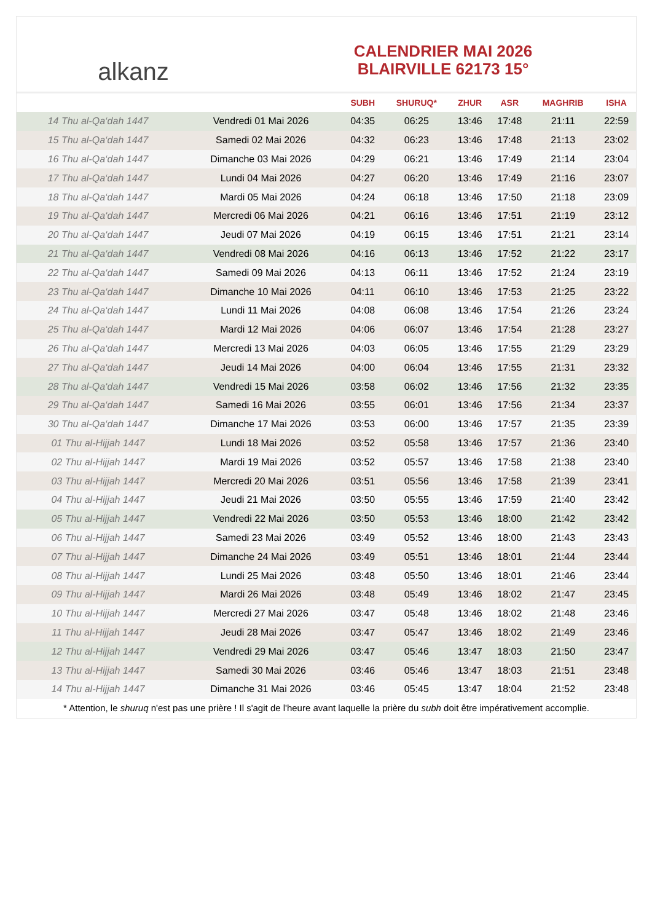alkanz
CALENDRIER MAI 2026
BLAIRVILLE 62173 15°
| | | SUBH | SHURUQ* | ZHUR | ASR | MAGHRIB | ISHA |
| --- | --- | --- | --- | --- | --- | --- | --- |
| 14 Thu al-Qa‘dah 1447 | Vendredi 01 Mai 2026 | 04:35 | 06:25 | 13:46 | 17:48 | 21:11 | 22:59 |
| 15 Thu al-Qa‘dah 1447 | Samedi 02 Mai 2026 | 04:32 | 06:23 | 13:46 | 17:48 | 21:13 | 23:02 |
| 16 Thu al-Qa‘dah 1447 | Dimanche 03 Mai 2026 | 04:29 | 06:21 | 13:46 | 17:49 | 21:14 | 23:04 |
| 17 Thu al-Qa‘dah 1447 | Lundi 04 Mai 2026 | 04:27 | 06:20 | 13:46 | 17:49 | 21:16 | 23:07 |
| 18 Thu al-Qa‘dah 1447 | Mardi 05 Mai 2026 | 04:24 | 06:18 | 13:46 | 17:50 | 21:18 | 23:09 |
| 19 Thu al-Qa‘dah 1447 | Mercredi 06 Mai 2026 | 04:21 | 06:16 | 13:46 | 17:51 | 21:19 | 23:12 |
| 20 Thu al-Qa‘dah 1447 | Jeudi 07 Mai 2026 | 04:19 | 06:15 | 13:46 | 17:51 | 21:21 | 23:14 |
| 21 Thu al-Qa‘dah 1447 | Vendredi 08 Mai 2026 | 04:16 | 06:13 | 13:46 | 17:52 | 21:22 | 23:17 |
| 22 Thu al-Qa‘dah 1447 | Samedi 09 Mai 2026 | 04:13 | 06:11 | 13:46 | 17:52 | 21:24 | 23:19 |
| 23 Thu al-Qa‘dah 1447 | Dimanche 10 Mai 2026 | 04:11 | 06:10 | 13:46 | 17:53 | 21:25 | 23:22 |
| 24 Thu al-Qa‘dah 1447 | Lundi 11 Mai 2026 | 04:08 | 06:08 | 13:46 | 17:54 | 21:26 | 23:24 |
| 25 Thu al-Qa‘dah 1447 | Mardi 12 Mai 2026 | 04:06 | 06:07 | 13:46 | 17:54 | 21:28 | 23:27 |
| 26 Thu al-Qa‘dah 1447 | Mercredi 13 Mai 2026 | 04:03 | 06:05 | 13:46 | 17:55 | 21:29 | 23:29 |
| 27 Thu al-Qa‘dah 1447 | Jeudi 14 Mai 2026 | 04:00 | 06:04 | 13:46 | 17:55 | 21:31 | 23:32 |
| 28 Thu al-Qa‘dah 1447 | Vendredi 15 Mai 2026 | 03:58 | 06:02 | 13:46 | 17:56 | 21:32 | 23:35 |
| 29 Thu al-Qa‘dah 1447 | Samedi 16 Mai 2026 | 03:55 | 06:01 | 13:46 | 17:56 | 21:34 | 23:37 |
| 30 Thu al-Qa‘dah 1447 | Dimanche 17 Mai 2026 | 03:53 | 06:00 | 13:46 | 17:57 | 21:35 | 23:39 |
| 01 Thu al-Hijjah 1447 | Lundi 18 Mai 2026 | 03:52 | 05:58 | 13:46 | 17:57 | 21:36 | 23:40 |
| 02 Thu al-Hijjah 1447 | Mardi 19 Mai 2026 | 03:52 | 05:57 | 13:46 | 17:58 | 21:38 | 23:40 |
| 03 Thu al-Hijjah 1447 | Mercredi 20 Mai 2026 | 03:51 | 05:56 | 13:46 | 17:58 | 21:39 | 23:41 |
| 04 Thu al-Hijjah 1447 | Jeudi 21 Mai 2026 | 03:50 | 05:55 | 13:46 | 17:59 | 21:40 | 23:42 |
| 05 Thu al-Hijjah 1447 | Vendredi 22 Mai 2026 | 03:50 | 05:53 | 13:46 | 18:00 | 21:42 | 23:42 |
| 06 Thu al-Hijjah 1447 | Samedi 23 Mai 2026 | 03:49 | 05:52 | 13:46 | 18:00 | 21:43 | 23:43 |
| 07 Thu al-Hijjah 1447 | Dimanche 24 Mai 2026 | 03:49 | 05:51 | 13:46 | 18:01 | 21:44 | 23:44 |
| 08 Thu al-Hijjah 1447 | Lundi 25 Mai 2026 | 03:48 | 05:50 | 13:46 | 18:01 | 21:46 | 23:44 |
| 09 Thu al-Hijjah 1447 | Mardi 26 Mai 2026 | 03:48 | 05:49 | 13:46 | 18:02 | 21:47 | 23:45 |
| 10 Thu al-Hijjah 1447 | Mercredi 27 Mai 2026 | 03:47 | 05:48 | 13:46 | 18:02 | 21:48 | 23:46 |
| 11 Thu al-Hijjah 1447 | Jeudi 28 Mai 2026 | 03:47 | 05:47 | 13:46 | 18:02 | 21:49 | 23:46 |
| 12 Thu al-Hijjah 1447 | Vendredi 29 Mai 2026 | 03:47 | 05:46 | 13:47 | 18:03 | 21:50 | 23:47 |
| 13 Thu al-Hijjah 1447 | Samedi 30 Mai 2026 | 03:46 | 05:46 | 13:47 | 18:03 | 21:51 | 23:48 |
| 14 Thu al-Hijjah 1447 | Dimanche 31 Mai 2026 | 03:46 | 05:45 | 13:47 | 18:04 | 21:52 | 23:48 |
* Attention, le shuruq n'est pas une prière ! Il s'agit de l'heure avant laquelle la prière du subh doit être impérativement accomplie.